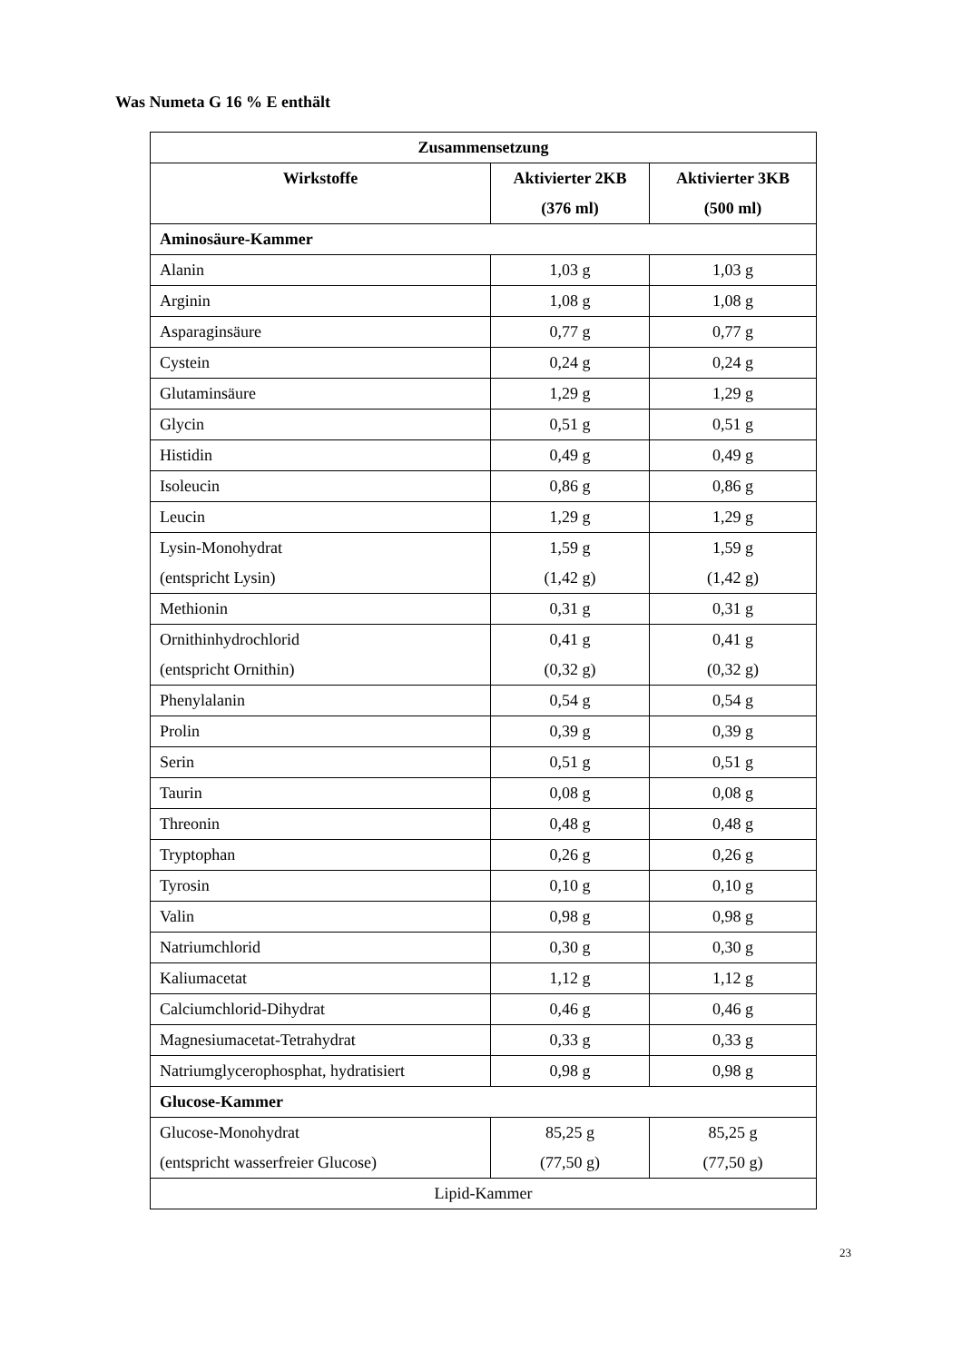Was Numeta G 16 % E enthält
| Zusammensetzung | | |
| --- | --- | --- |
| Wirkstoffe | Aktivierter 2KB (376 ml) | Aktivierter 3KB (500 ml) |
| Aminosäure-Kammer | | |
| Alanin | 1,03 g | 1,03 g |
| Arginin | 1,08 g | 1,08 g |
| Asparaginsäure | 0,77 g | 0,77 g |
| Cystein | 0,24 g | 0,24 g |
| Glutaminsäure | 1,29 g | 1,29 g |
| Glycin | 0,51 g | 0,51 g |
| Histidin | 0,49 g | 0,49 g |
| Isoleucin | 0,86 g | 0,86 g |
| Leucin | 1,29 g | 1,29 g |
| Lysin-Monohydrat (entspricht Lysin) | 1,59 g (1,42 g) | 1,59 g (1,42 g) |
| Methionin | 0,31 g | 0,31 g |
| Ornithinhydrochlorid (entspricht Ornithin) | 0,41 g (0,32 g) | 0,41 g (0,32 g) |
| Phenylalanin | 0,54 g | 0,54 g |
| Prolin | 0,39 g | 0,39 g |
| Serin | 0,51 g | 0,51 g |
| Taurin | 0,08 g | 0,08 g |
| Threonin | 0,48 g | 0,48 g |
| Tryptophan | 0,26 g | 0,26 g |
| Tyrosin | 0,10 g | 0,10 g |
| Valin | 0,98 g | 0,98 g |
| Natriumchlorid | 0,30 g | 0,30 g |
| Kaliumacetat | 1,12 g | 1,12 g |
| Calciumchlorid-Dihydrat | 0,46 g | 0,46 g |
| Magnesiumacetat-Tetrahydrat | 0,33 g | 0,33 g |
| Natriumglycerophosphat, hydratisiert | 0,98 g | 0,98 g |
| Glucose-Kammer | | |
| Glucose-Monohydrat (entspricht wasserfreier Glucose) | 85,25 g (77,50 g) | 85,25 g (77,50 g) |
| Lipid-Kammer | | |
23